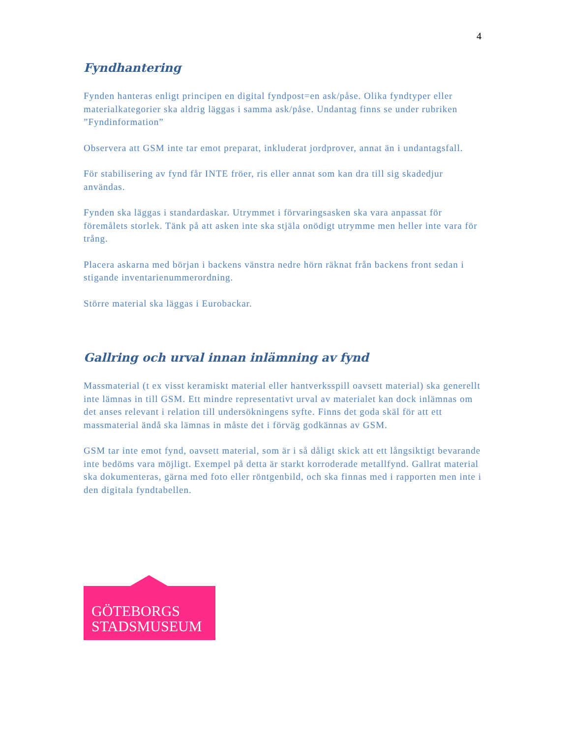4
Fyndhantering
Fynden hanteras enligt principen en digital fyndpost=en ask/påse. Olika fyndtyper eller materialkategorier ska aldrig läggas i samma ask/påse. Undantag finns se under rubriken ”Fyndinformation”
Observera att GSM inte tar emot preparat, inkluderat jordprover, annat än i undantagsfall.
För stabilisering av fynd får INTE fröer, ris eller annat som kan dra till sig skadedjur användas.
Fynden ska läggas i standardaskar. Utrymmet i förvaringsasken ska vara anpassat för föremålets storlek. Tänk på att asken inte ska stjäla onödigt utrymme men heller inte vara för trång.
Placera askarna med början i backens vänstra nedre hörn räknat från backens front sedan i stigande inventarienummerordning.
Större material ska läggas i Eurobackar.
Gallring och urval innan inlämning av fynd
Massmaterial (t ex visst keramiskt material eller hantverksspill oavsett material) ska generellt inte lämnas in till GSM. Ett mindre representativt urval av materialet kan dock inlämnas om det anses relevant i relation till undersökningens syfte. Finns det goda skäl för att ett massmaterial ändå ska lämnas in måste det i förväg godkännas av GSM.
GSM tar inte emot fynd, oavsett material, som är i så dåligt skick att ett långsiktigt bevarande inte bedöms vara möjligt. Exempel på detta är starkt korroderade metallfynd. Gallrat material ska dokumenteras, gärna med foto eller röntgenbild, och ska finnas med i rapporten men inte i den digitala fyndtabellen.
GÖTEBORGS
STADSMUSEUM